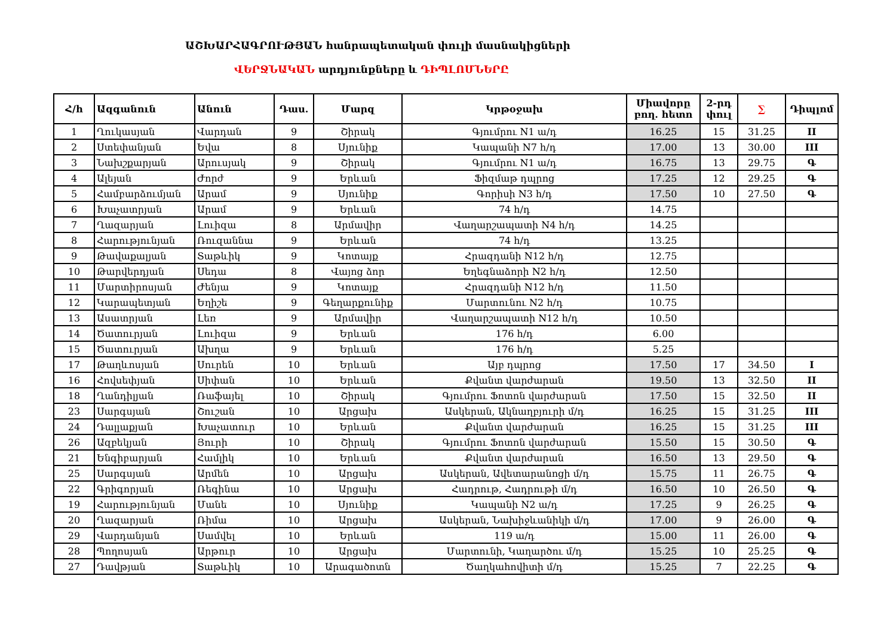ԱՇԽԱՐՀԱԳՐՈՒԹՅԱՆ հանրապետական փուլի մասնակիցների
ՎԵՐՋՆԱԿԱՆ արդյունքները և ԴԻՊԼՈՄՆԵՐԸ
| Հ/հ | Ազգանուն | Անուն | Դաս. | Մարզ | Կրթօջախ | Միավորը բող. հետո | 2-րդ փուլ | ∑ | Դիպլոմ |
| --- | --- | --- | --- | --- | --- | --- | --- | --- | --- |
| 1 | Ղուկասյան | Վարդան | 9 | Շիրակ | Գյումրու N1 ա/դ | 16.25 | 15 | 31.25 | II |
| 2 | Ստեփանյան | Եվա | 8 | Սյունիք | Կապանի N7 հ/դ | 17.00 | 13 | 30.00 | III |
| 3 | Նախշքարյան | Արուսյակ | 9 | Շիրակ | Գյումրու N1 ա/դ | 16.75 | 13 | 29.75 | Գ |
| 4 | Ալեյան | Ժորժ | 9 | Երևան | Ֆիզմաթ դպրոց | 17.25 | 12 | 29.25 | Գ |
| 5 | Համբարձումյան | Արամ | 9 | Սյունիք | Գորիսի N3 հ/դ | 17.50 | 10 | 27.50 | Գ |
| 6 | Խաչատրյան | Արամ | 9 | Երևան | 74 հ/դ | 14.75 | | | |
| 7 | Ղազարյան | Լուիզա | 8 | Արմավիր | Վաղարշապատի N4 հ/դ | 14.25 | | | |
| 8 | Հարությունյան | Ռուզաննա | 9 | Երևան | 74 հ/դ | 13.25 | | | |
| 9 | Թավաքալյան | Տաթևիկ | 9 | Կոտայք | Հրազդանի N12 հ/դ | 12.75 | | | |
| 10 | Թարվերդյան | Սեդա | 8 | Վայոց ձոր | Եղեգնաձորի N2 հ/դ | 12.50 | | | |
| 11 | Մարտիրոսյան | Ժենյա | 9 | Կոտայք | Հրազդանի N12 հ/դ | 11.50 | | | |
| 12 | Կարապետյան | Եղիշե | 9 | Գեղարքունիք | Մարտունու N2 հ/դ | 10.75 | | | |
| 13 | Ասատրյան | Լեռ | 9 | Արմավիր | Վաղարշապատի N12 հ/դ | 10.50 | | | |
| 14 | Ծատուրյան | Լուիզա | 9 | Երևան | 176 հ/դ | 6.00 | | | |
| 15 | Ծատուրյան | Ախղա | 9 | Երևան | 176 հ/դ | 5.25 | | | |
| 17 | Թաղևոսյան | Սուրեն | 10 | Երևան | Այբ դպրոց | 17.50 | 17 | 34.50 | I |
| 16 | Հովսեփյան | Սիփան | 10 | Երևան | Քվանտ վարժարան | 19.50 | 13 | 32.50 | II |
| 18 | Ղանդիլյան | Ռաֆայել | 10 | Շիրակ | Գյումրու Ֆոտոն վարժարան | 17.50 | 15 | 32.50 | II |
| 23 | Սարգսյան | Շուշան | 10 | Արցախ | Ասկերան, Ակնաղբյուրի մ/դ | 16.25 | 15 | 31.25 | III |
| 24 | Դալլաքյան | Խաչատուր | 10 | Երևան | Քվանտ վարժարան | 16.25 | 15 | 31.25 | III |
| 26 | Ազբեկյան | Յուրի | 10 | Շիրակ | Գյումրու Ֆոտոն վարժարան | 15.50 | 15 | 30.50 | Գ |
| 21 | Ենգիբարյան | Համլիկ | 10 | Երևան | Քվանտ վարժարան | 16.50 | 13 | 29.50 | Գ |
| 25 | Սարգսյան | Արմեն | 10 | Արցախ | Ասկերան, Ավետարանոցի մ/դ | 15.75 | 11 | 26.75 | Գ |
| 22 | Գրիգորյան | Ռեգինա | 10 | Արցախ | Հադրութ, Հադրութի մ/դ | 16.50 | 10 | 26.50 | Գ |
| 19 | Հարությունյան | Մանե | 10 | Սյունիք | Կապանի N2 ա/դ | 17.25 | 9 | 26.25 | Գ |
| 20 | Ղազարյան | Ռիմա | 10 | Արցախ | Ասկերան, Նախիջևանիկի մ/դ | 17.00 | 9 | 26.00 | Գ |
| 29 | Վարդանյան | Սամվել | 10 | Երևան | 119 ա/դ | 15.00 | 11 | 26.00 | Գ |
| 28 | Պողոսյան | Արթուր | 10 | Արցախ | Մարտունի, Կաղարծու մ/դ | 15.25 | 10 | 25.25 | Գ |
| 27 | Դավթյան | Տաթևիկ | 10 | Արագածոտն | Ծաղկահովիտի մ/դ | 15.25 | 7 | 22.25 | Գ |